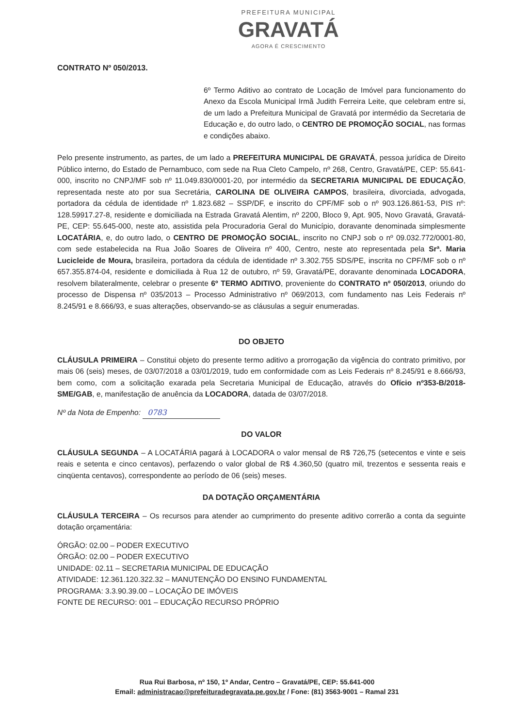PREFEITURA MUNICIPAL
GRAVATÁ
AGORA É CRESCIMENTO
CONTRATO Nº 050/2013.
6º Termo Aditivo ao contrato de Locação de Imóvel para funcionamento do Anexo da Escola Municipal Irmã Judith Ferreira Leite, que celebram entre si, de um lado a Prefeitura Municipal de Gravatá por intermédio da Secretaria de Educação e, do outro lado, o CENTRO DE PROMOÇÃO SOCIAL, nas formas e condições abaixo.
Pelo presente instrumento, as partes, de um lado a PREFEITURA MUNICIPAL DE GRAVATÁ, pessoa jurídica de Direito Público interno, do Estado de Pernambuco, com sede na Rua Cleto Campelo, nº 268, Centro, Gravatá/PE, CEP: 55.641-000, inscrito no CNPJ/MF sob nº 11.049.830/0001-20, por intermédio da SECRETARIA MUNICIPAL DE EDUCAÇÃO, representada neste ato por sua Secretária, CAROLINA DE OLIVEIRA CAMPOS, brasileira, divorciada, advogada, portadora da cédula de identidade nº 1.823.682 – SSP/DF, e inscrito do CPF/MF sob o nº 903.126.861-53, PIS nº: 128.59917.27-8, residente e domiciliada na Estrada Gravatá Alentim, nº 2200, Bloco 9, Apt. 905, Novo Gravatá, Gravatá-PE, CEP: 55.645-000, neste ato, assistida pela Procuradoria Geral do Município, doravante denominada simplesmente LOCATÁRIA, e, do outro lado, o CENTRO DE PROMOÇÃO SOCIAL, inscrito no CNPJ sob o nº 09.032.772/0001-80, com sede estabelecida na Rua João Soares de Oliveira nº 400, Centro, neste ato representada pela Srª. Maria Lucicleide de Moura, brasileira, portadora da cédula de identidade nº 3.302.755 SDS/PE, inscrita no CPF/MF sob o nº 657.355.874-04, residente e domiciliada à Rua 12 de outubro, nº 59, Gravatá/PE, doravante denominada LOCADORA, resolvem bilateralmente, celebrar o presente 6º TERMO ADITIVO, proveniente do CONTRATO nº 050/2013, oriundo do processo de Dispensa nº 035/2013 – Processo Administrativo nº 069/2013, com fundamento nas Leis Federais nº 8.245/91 e 8.666/93, e suas alterações, observando-se as cláusulas a seguir enumeradas.
DO OBJETO
CLÁUSULA PRIMEIRA – Constitui objeto do presente termo aditivo a prorrogação da vigência do contrato primitivo, por mais 06 (seis) meses, de 03/07/2018 a 03/01/2019, tudo em conformidade com as Leis Federais nº 8.245/91 e 8.666/93, bem como, com a solicitação exarada pela Secretaria Municipal de Educação, através do Ofício nº353-B/2018-SME/GAB, e, manifestação de anuência da LOCADORA, datada de 03/07/2018.
Nº da Nota de Empenho: 0783
DO VALOR
CLÁUSULA SEGUNDA – A LOCATÁRIA pagará à LOCADORA o valor mensal de R$ 726,75 (setecentos e vinte e seis reais e setenta e cinco centavos), perfazendo o valor global de R$ 4.360,50 (quatro mil, trezentos e sessenta reais e cinqüenta centavos), correspondente ao período de 06 (seis) meses.
DA DOTAÇÃO ORÇAMENTÁRIA
CLÁUSULA TERCEIRA – Os recursos para atender ao cumprimento do presente aditivo correrão a conta da seguinte dotação orçamentária:
ÓRGÃO: 02.00 – PODER EXECUTIVO
ÓRGÃO: 02.00 – PODER EXECUTIVO
UNIDADE: 02.11 – SECRETARIA MUNICIPAL DE EDUCAÇÃO
ATIVIDADE: 12.361.120.322.32 – MANUTENÇÃO DO ENSINO FUNDAMENTAL
PROGRAMA: 3.3.90.39.00 – LOCAÇÃO DE IMÓVEIS
FONTE DE RECURSO: 001 – EDUCAÇÃO RECURSO PRÓPRIO
Rua Rui Barbosa, nº 150, 1º Andar, Centro – Gravatá/PE, CEP: 55.641-000
Email: administracao@prefeituradegravata.pe.gov.br / Fone: (81) 3563-9001 – Ramal 231